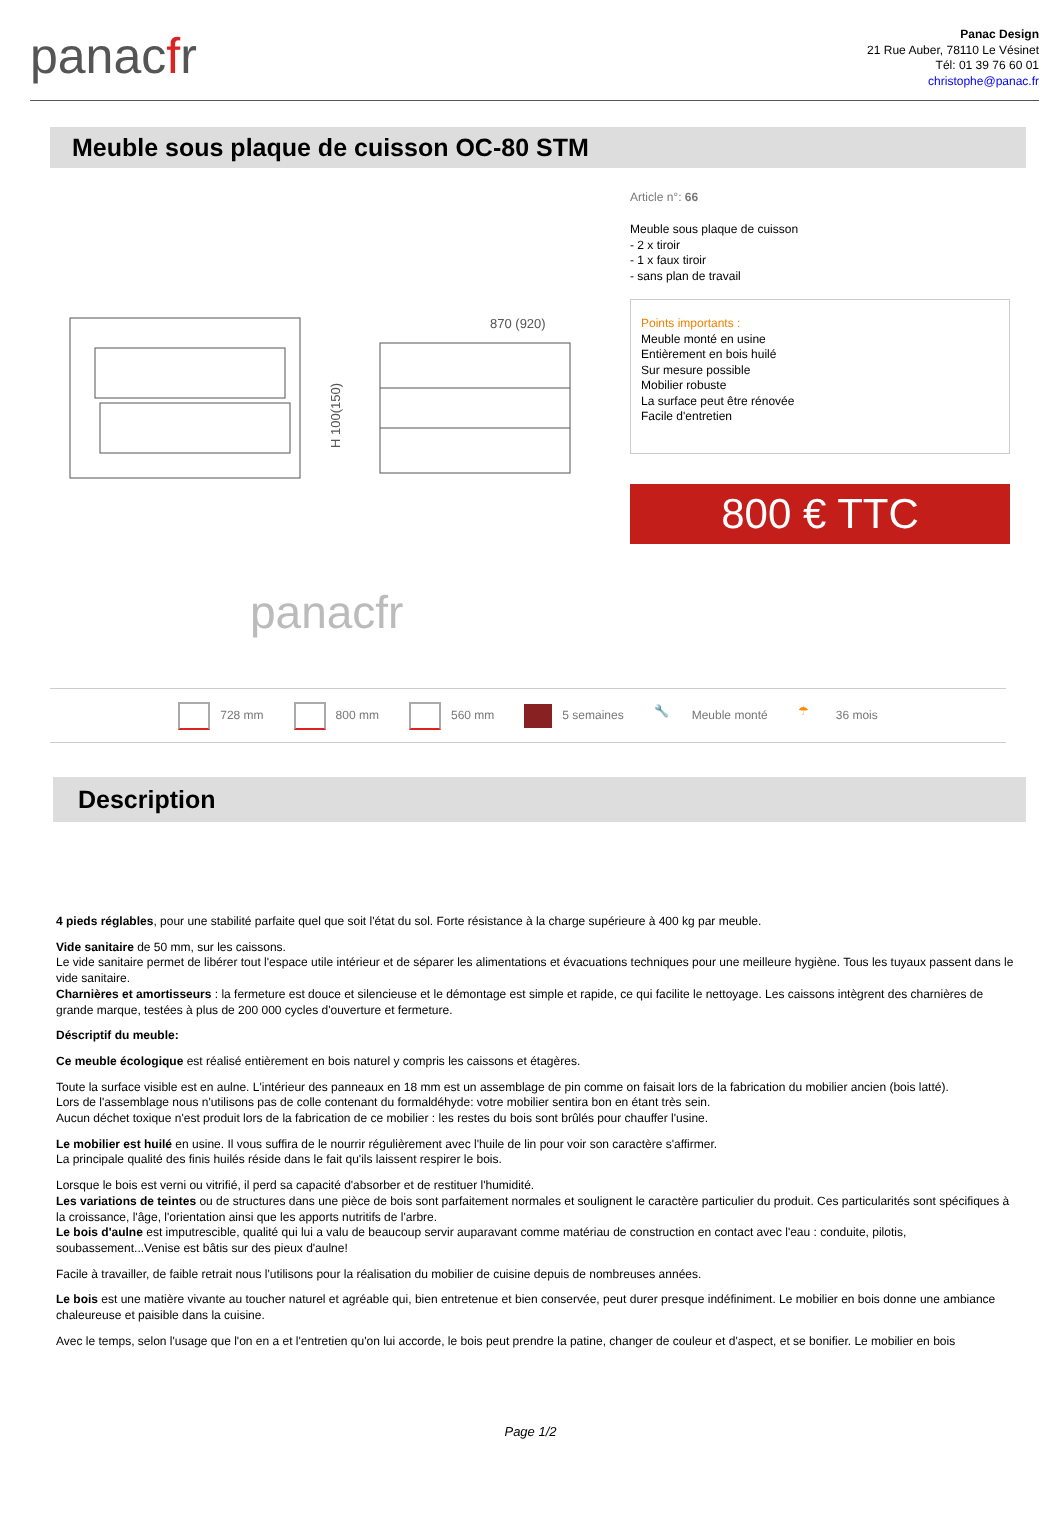panacfr
Panac Design
21 Rue Auber, 78110 Le Vésinet
Tél: 01 39 76 60 01
christophe@panac.fr
Meuble sous plaque de cuisson OC-80 STM
870 (920)
H 100(150)
panacfr
Article n°: 66
Meuble sous plaque de cuisson
- 2 x tiroir
- 1 x faux tiroir
- sans plan de travail
Points importants :
Meuble monté en usine
Entièrement en bois huilé
Sur mesure possible
Mobilier robuste
La surface peut être rénovée
Facile d'entretien
800 € TTC
728 mm 800 mm 560 mm 5 semaines 🔧 Meuble monté ☂ 36 mois
Description
4 pieds réglables, pour une stabilité parfaite quel que soit l'état du sol. Forte résistance à la charge supérieure à 400 kg par meuble.
Vide sanitaire de 50 mm, sur les caissons.
Le vide sanitaire permet de libérer tout l'espace utile intérieur et de séparer les alimentations et évacuations techniques pour une meilleure hygiène. Tous les tuyaux passent dans le vide sanitaire.
Charnières et amortisseurs : la fermeture est douce et silencieuse et le démontage est simple et rapide, ce qui facilite le nettoyage. Les caissons intègrent des charnières de grande marque, testées à plus de 200 000 cycles d'ouverture et fermeture.
Déscriptif du meuble:
Ce meuble écologique est réalisé entièrement en bois naturel y compris les caissons et étagères.
Toute la surface visible est en aulne. L'intérieur des panneaux en 18 mm est un assemblage de pin comme on faisait lors de la fabrication du mobilier ancien (bois latté).
Lors de l'assemblage nous n'utilisons pas de colle contenant du formaldéhyde: votre mobilier sentira bon en étant très sein.
Aucun déchet toxique n'est produit lors de la fabrication de ce mobilier : les restes du bois sont brûlés pour chauffer l'usine.
Le mobilier est huilé en usine. Il vous suffira de le nourrir régulièrement avec l'huile de lin pour voir son caractère s'affirmer.
La principale qualité des finis huilés réside dans le fait qu'ils laissent respirer le bois.
Lorsque le bois est verni ou vitrifié, il perd sa capacité d'absorber et de restituer l'humidité.
Les variations de teintes ou de structures dans une pièce de bois sont parfaitement normales et soulignent le caractère particulier du produit. Ces particularités sont spécifiques à la croissance, l'âge, l'orientation ainsi que les apports nutritifs de l'arbre.
Le bois d'aulne est imputrescible, qualité qui lui a valu de beaucoup servir auparavant comme matériau de construction en contact avec l'eau : conduite, pilotis, soubassement...Venise est bâtis sur des pieux d'aulne!
Facile à travailler, de faible retrait nous l'utilisons pour la réalisation du mobilier de cuisine depuis de nombreuses années.
Le bois est une matière vivante au toucher naturel et agréable qui, bien entretenue et bien conservée, peut durer presque indéfiniment. Le mobilier en bois donne une ambiance chaleureuse et paisible dans la cuisine.
Avec le temps, selon l'usage que l'on en a et l'entretien qu'on lui accorde, le bois peut prendre la patine, changer de couleur et d'aspect, et se bonifier. Le mobilier en bois
Page 1/2